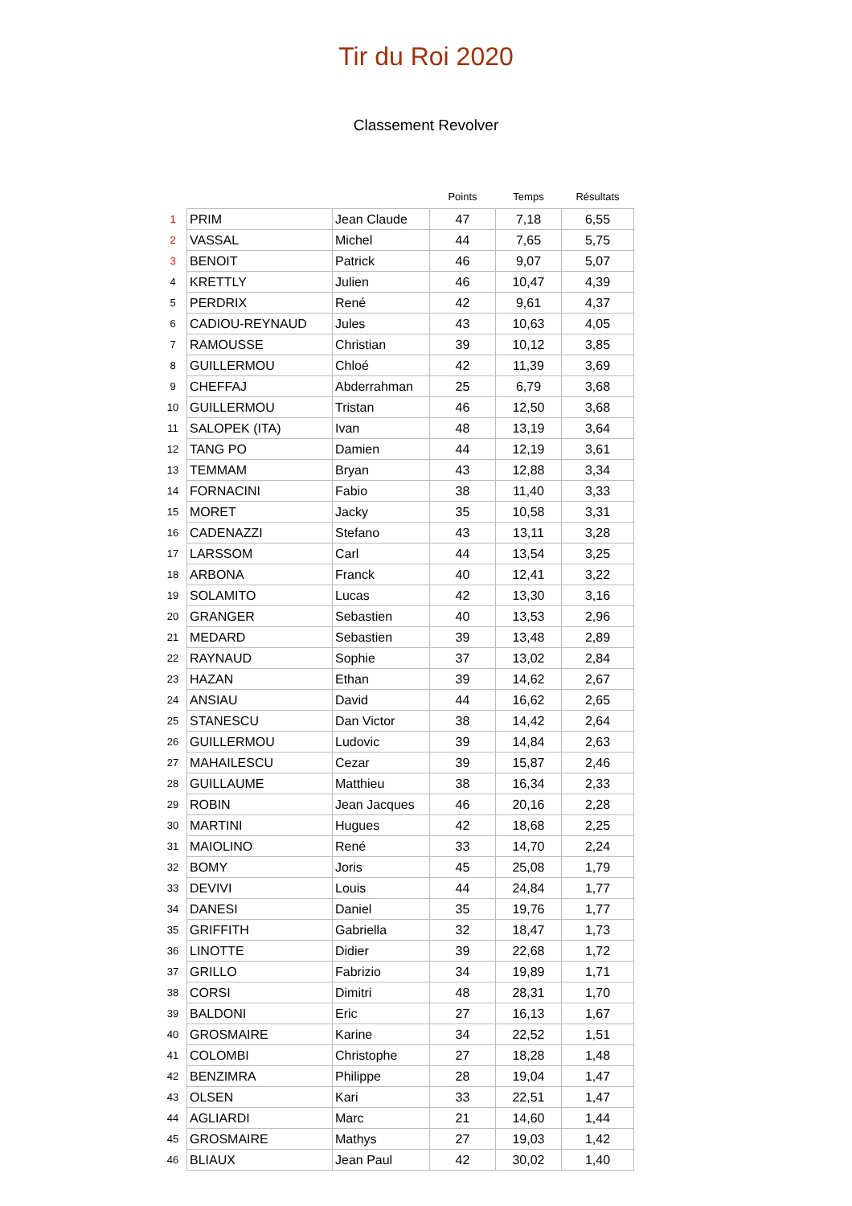Tir du Roi 2020
Classement Revolver
| | | | Points | Temps | Résultats |
| --- | --- | --- | --- | --- | --- |
| 1 | PRIM | Jean Claude | 47 | 7,18 | 6,55 |
| 2 | VASSAL | Michel | 44 | 7,65 | 5,75 |
| 3 | BENOIT | Patrick | 46 | 9,07 | 5,07 |
| 4 | KRETTLY | Julien | 46 | 10,47 | 4,39 |
| 5 | PERDRIX | René | 42 | 9,61 | 4,37 |
| 6 | CADIOU-REYNAUD | Jules | 43 | 10,63 | 4,05 |
| 7 | RAMOUSSE | Christian | 39 | 10,12 | 3,85 |
| 8 | GUILLERMOU | Chloé | 42 | 11,39 | 3,69 |
| 9 | CHEFFAJ | Abderrahman | 25 | 6,79 | 3,68 |
| 10 | GUILLERMOU | Tristan | 46 | 12,50 | 3,68 |
| 11 | SALOPEK (ITA) | Ivan | 48 | 13,19 | 3,64 |
| 12 | TANG PO | Damien | 44 | 12,19 | 3,61 |
| 13 | TEMMAM | Bryan | 43 | 12,88 | 3,34 |
| 14 | FORNACINI | Fabio | 38 | 11,40 | 3,33 |
| 15 | MORET | Jacky | 35 | 10,58 | 3,31 |
| 16 | CADENAZZI | Stefano | 43 | 13,11 | 3,28 |
| 17 | LARSSOM | Carl | 44 | 13,54 | 3,25 |
| 18 | ARBONA | Franck | 40 | 12,41 | 3,22 |
| 19 | SOLAMITO | Lucas | 42 | 13,30 | 3,16 |
| 20 | GRANGER | Sebastien | 40 | 13,53 | 2,96 |
| 21 | MEDARD | Sebastien | 39 | 13,48 | 2,89 |
| 22 | RAYNAUD | Sophie | 37 | 13,02 | 2,84 |
| 23 | HAZAN | Ethan | 39 | 14,62 | 2,67 |
| 24 | ANSIAU | David | 44 | 16,62 | 2,65 |
| 25 | STANESCU | Dan Victor | 38 | 14,42 | 2,64 |
| 26 | GUILLERMOU | Ludovic | 39 | 14,84 | 2,63 |
| 27 | MAHAILESCU | Cezar | 39 | 15,87 | 2,46 |
| 28 | GUILLAUME | Matthieu | 38 | 16,34 | 2,33 |
| 29 | ROBIN | Jean Jacques | 46 | 20,16 | 2,28 |
| 30 | MARTINI | Hugues | 42 | 18,68 | 2,25 |
| 31 | MAIOLINO | René | 33 | 14,70 | 2,24 |
| 32 | BOMY | Joris | 45 | 25,08 | 1,79 |
| 33 | DEVIVI | Louis | 44 | 24,84 | 1,77 |
| 34 | DANESI | Daniel | 35 | 19,76 | 1,77 |
| 35 | GRIFFITH | Gabriella | 32 | 18,47 | 1,73 |
| 36 | LINOTTE | Didier | 39 | 22,68 | 1,72 |
| 37 | GRILLO | Fabrizio | 34 | 19,89 | 1,71 |
| 38 | CORSI | Dimitri | 48 | 28,31 | 1,70 |
| 39 | BALDONI | Eric | 27 | 16,13 | 1,67 |
| 40 | GROSMAIRE | Karine | 34 | 22,52 | 1,51 |
| 41 | COLOMBI | Christophe | 27 | 18,28 | 1,48 |
| 42 | BENZIMRA | Philippe | 28 | 19,04 | 1,47 |
| 43 | OLSEN | Kari | 33 | 22,51 | 1,47 |
| 44 | AGLIARDI | Marc | 21 | 14,60 | 1,44 |
| 45 | GROSMAIRE | Mathys | 27 | 19,03 | 1,42 |
| 46 | BLIAUX | Jean Paul | 42 | 30,02 | 1,40 |